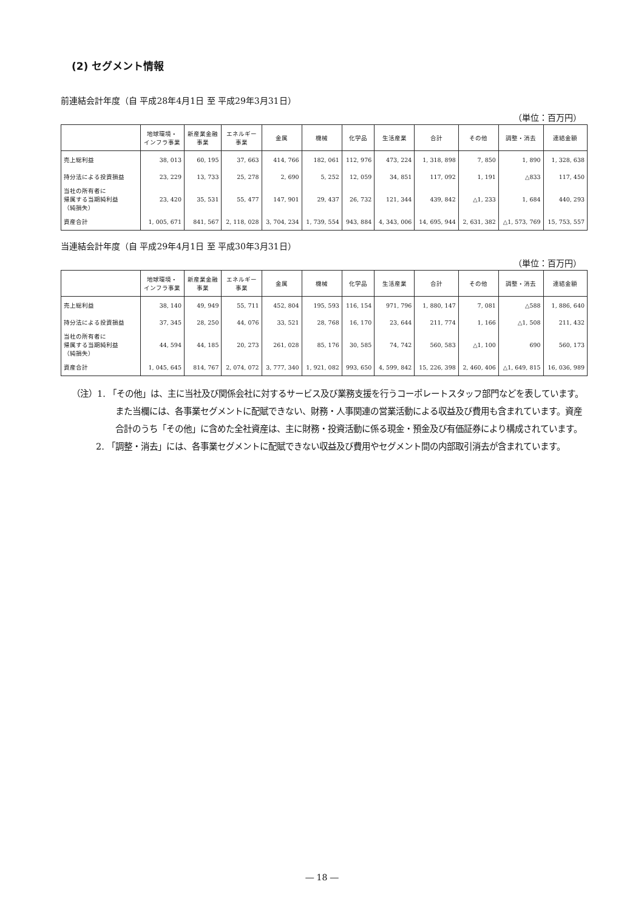(2) セグメント情報
前連結会計年度（自 平成28年4月1日 至 平成29年3月31日）
（単位：百万円）
| | 地球環境・ インフラ事業 | 新産業金融 事業 | エネルギー 事業 | 金属 | 機械 | 化学品 | 生活産業 | 合計 | その他 | 調整・消去 | 連結金額 |
| --- | --- | --- | --- | --- | --- | --- | --- | --- | --- | --- | --- |
| 売上総利益 | 38, 013 | 60, 195 | 37, 663 | 414, 766 | 182, 061 | 112, 976 | 473, 224 | 1, 318, 898 | 7, 850 | 1, 890 | 1, 328, 638 |
| 持分法による投資損益 | 23, 229 | 13, 733 | 25, 278 | 2, 690 | 5, 252 | 12, 059 | 34, 851 | 117, 092 | 1, 191 | △833 | 117, 450 |
| 当社の所有者に 帰属する当期純利益 （純損失） | 23, 420 | 35, 531 | 55, 477 | 147, 901 | 29, 437 | 26, 732 | 121, 344 | 439, 842 | △1, 233 | 1, 684 | 440, 293 |
| 資産合計 | 1, 005, 671 | 841, 567 | 2, 118, 028 | 3, 704, 234 | 1, 739, 554 | 943, 884 | 4, 343, 006 | 14, 695, 944 | 2, 631, 382 | △1, 573, 769 | 15, 753, 557 |
当連結会計年度（自 平成29年4月1日 至 平成30年3月31日）
（単位：百万円）
| | 地球環境・ インフラ事業 | 新産業金融 事業 | エネルギー 事業 | 金属 | 機械 | 化学品 | 生活産業 | 合計 | その他 | 調整・消去 | 連結金額 |
| --- | --- | --- | --- | --- | --- | --- | --- | --- | --- | --- | --- |
| 売上総利益 | 38, 140 | 49, 949 | 55, 711 | 452, 804 | 195, 593 | 116, 154 | 971, 796 | 1, 880, 147 | 7, 081 | △588 | 1, 886, 640 |
| 持分法による投資損益 | 37, 345 | 28, 250 | 44, 076 | 33, 521 | 28, 768 | 16, 170 | 23, 644 | 211, 774 | 1, 166 | △1, 508 | 211, 432 |
| 当社の所有者に 帰属する当期純利益 （純損失） | 44, 594 | 44, 185 | 20, 273 | 261, 028 | 85, 176 | 30, 585 | 74, 742 | 560, 583 | △1, 100 | 690 | 560, 173 |
| 資産合計 | 1, 045, 645 | 814, 767 | 2, 074, 072 | 3, 777, 340 | 1, 921, 082 | 993, 650 | 4, 599, 842 | 15, 226, 398 | 2, 460, 406 | △1, 649, 815 | 16, 036, 989 |
（注）1. 「その他」は、主に当社及び関係会社に対するサービス及び業務支援を行うコーポレートスタッフ部門などを表しています。また当欄には、各事業セグメントに配賦できない、財務・人事関連の営業活動による収益及び費用も含まれています。資産合計のうち「その他」に含めた全社資産は、主に財務・投資活動に係る現金・預金及び有価証券により構成されています。
2. 「調整・消去」には、各事業セグメントに配賦できない収益及び費用やセグメント間の内部取引消去が含まれています。
― 18 ―